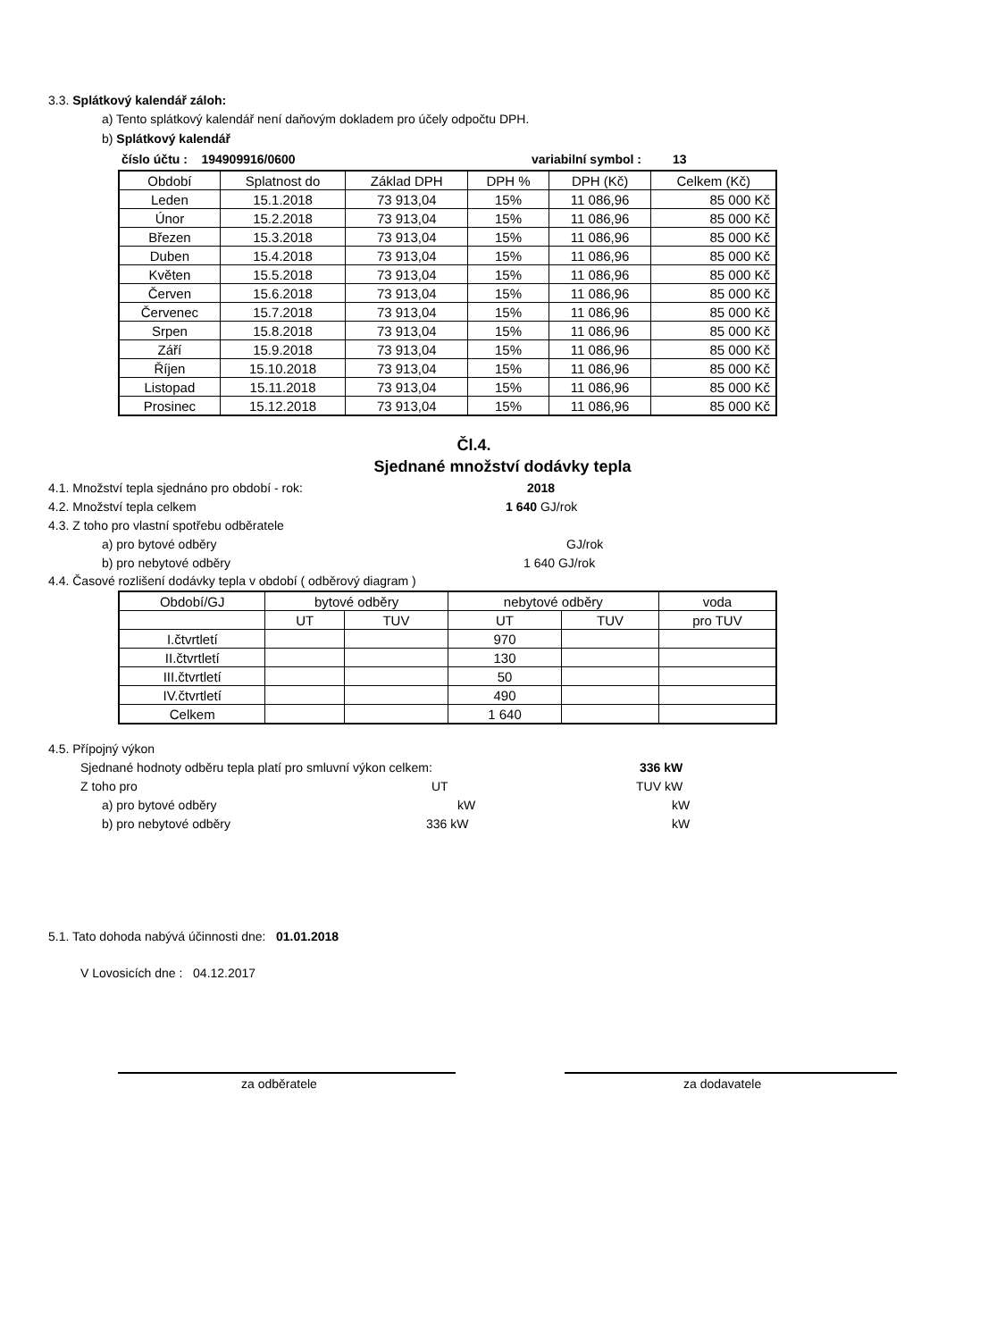3.3. Splátkový kalendář záloh:
a) Tento splátkový kalendář není daňovým dokladem pro účely odpočtu DPH.
b) Splátkový kalendář
číslo účtu : 194909916/0600 variabilní symbol : 13
| Období | Splatnost do | Základ DPH | DPH % | DPH (Kč) | Celkem (Kč) |
| --- | --- | --- | --- | --- | --- |
| Leden | 15.1.2018 | 73 913,04 | 15% | 11 086,96 | 85 000 Kč |
| Únor | 15.2.2018 | 73 913,04 | 15% | 11 086,96 | 85 000 Kč |
| Březen | 15.3.2018 | 73 913,04 | 15% | 11 086,96 | 85 000 Kč |
| Duben | 15.4.2018 | 73 913,04 | 15% | 11 086,96 | 85 000 Kč |
| Květen | 15.5.2018 | 73 913,04 | 15% | 11 086,96 | 85 000 Kč |
| Červen | 15.6.2018 | 73 913,04 | 15% | 11 086,96 | 85 000 Kč |
| Červenec | 15.7.2018 | 73 913,04 | 15% | 11 086,96 | 85 000 Kč |
| Srpen | 15.8.2018 | 73 913,04 | 15% | 11 086,96 | 85 000 Kč |
| Září | 15.9.2018 | 73 913,04 | 15% | 11 086,96 | 85 000 Kč |
| Říjen | 15.10.2018 | 73 913,04 | 15% | 11 086,96 | 85 000 Kč |
| Listopad | 15.11.2018 | 73 913,04 | 15% | 11 086,96 | 85 000 Kč |
| Prosinec | 15.12.2018 | 73 913,04 | 15% | 11 086,96 | 85 000 Kč |
Čl.4.
Sjednané množství dodávky tepla
4.1. Množství tepla sjednáno pro období - rok: 2018
4.2. Množství tepla celkem 1 640 GJ/rok
4.3. Z toho pro vlastní spotřebu odběratele
a) pro bytové odběry GJ/rok
b) pro nebytové odběry 1 640 GJ/rok
4.4. Časové rozlišení dodávky tepla v období ( odběrový diagram )
| Období/GJ | bytové odběry | | nebytové odběry | | voda |
| --- | --- | --- | --- | --- | --- |
| | UT | TUV | UT | TUV | pro TUV |
| I.čtvrtletí | | | 970 | | |
| II.čtvrtletí | | | 130 | | |
| III.čtvrtletí | | | 50 | | |
| IV.čtvrtletí | | | 490 | | |
| Celkem | | | 1 640 | | |
4.5. Přípojný výkon
Sjednané hodnoty odběru tepla platí pro smluvní výkon celkem: 336 kW
Z toho pro UT TUV kW
a) pro bytové odběry kW kW
b) pro nebytové odběry 336 kW kW
5.1. Tato dohoda nabývá účinnosti dne: 01.01.2018
V Lovosicích dne : 04.12.2017
za odběratele za dodavatele